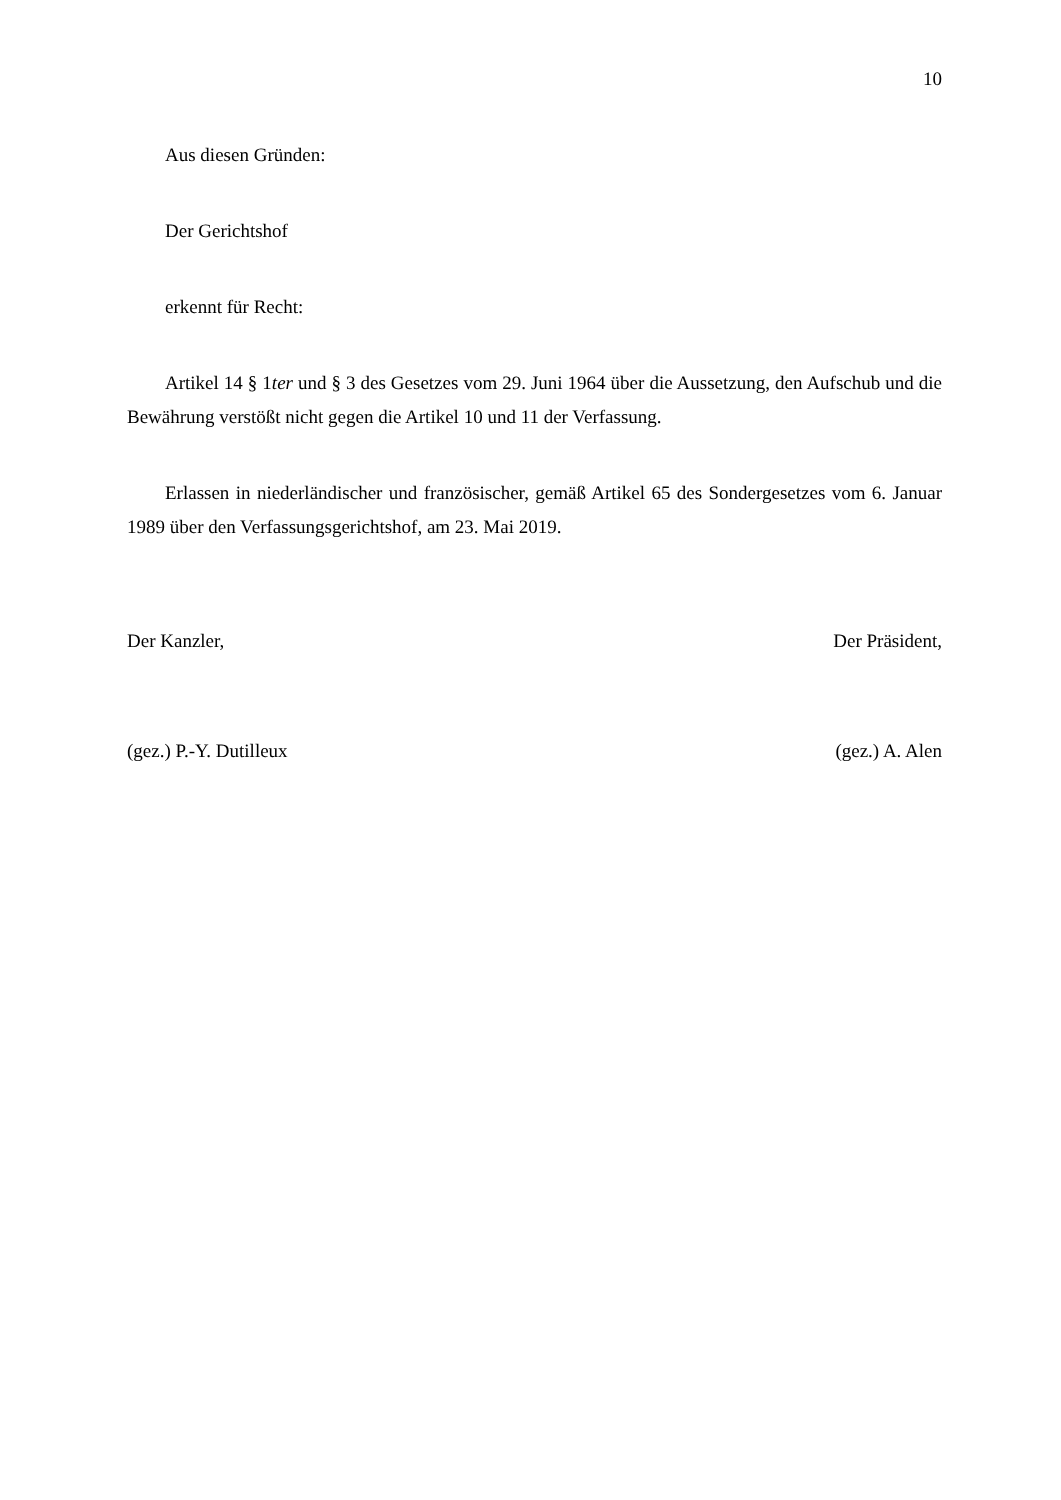10
Aus diesen Gründen:
Der Gerichtshof
erkennt für Recht:
Artikel 14 § 1ter und § 3 des Gesetzes vom 29. Juni 1964 über die Aussetzung, den Aufschub und die Bewährung verstößt nicht gegen die Artikel 10 und 11 der Verfassung.
Erlassen in niederländischer und französischer, gemäß Artikel 65 des Sondergesetzes vom 6. Januar 1989 über den Verfassungsgerichtshof, am 23. Mai 2019.
Der Kanzler, Der Präsident,
(gez.) P.-Y. Dutilleux (gez.) A. Alen